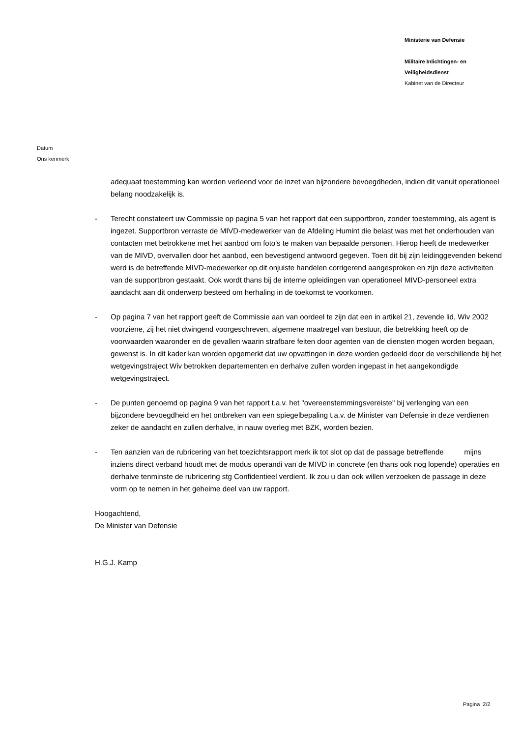Ministerie van Defensie
Militaire Inlichtingen- en
Veiligheidsdienst
Kabinet van de Directeur
Datum
Ons kenmerk
adequaat toestemming kan worden verleend voor de inzet van bijzondere bevoegdheden, indien dit vanuit operationeel belang noodzakelijk is.
- Terecht constateert uw Commissie op pagina 5 van het rapport dat een supportbron, zonder toestemming, als agent is ingezet. Supportbron verraste de MIVD-medewerker van de Afdeling Humint die belast was met het onderhouden van contacten met betrokkene met het aanbod om foto's te maken van bepaalde personen. Hierop heeft de medewerker van de MIVD, overvallen door het aanbod, een bevestigend antwoord gegeven. Toen dit bij zijn leidinggevenden bekend werd is de betreffende MIVD-medewerker op dit onjuiste handelen corrigerend aangesproken en zijn deze activiteiten van de supportbron gestaakt. Ook wordt thans bij de interne opleidingen van operationeel MIVD-personeel extra aandacht aan dit onderwerp besteed om herhaling in de toekomst te voorkomen.
- Op pagina 7 van het rapport geeft de Commissie aan van oordeel te zijn dat een in artikel 21, zevende lid, Wiv 2002 voorziene, zij het niet dwingend voorgeschreven, algemene maatregel van bestuur, die betrekking heeft op de voorwaarden waaronder en de gevallen waarin strafbare feiten door agenten van de diensten mogen worden begaan, gewenst is. In dit kader kan worden opgemerkt dat uw opvattingen in deze worden gedeeld door de verschillende bij het wetgevingstraject Wiv betrokken departementen en derhalve zullen worden ingepast in het aangekondigde wetgevingstraject.
- De punten genoemd op pagina 9 van het rapport t.a.v. het "overeenstemmingsvereiste" bij verlenging van een bijzondere bevoegdheid en het ontbreken van een spiegelbepaling t.a.v. de Minister van Defensie in deze verdienen zeker de aandacht en zullen derhalve, in nauw overleg met BZK, worden bezien.
- Ten aanzien van de rubricering van het toezichtsrapport merk ik tot slot op dat de passage betreffende mijns inziens direct verband houdt met de modus operandi van de MIVD in concrete (en thans ook nog lopende) operaties en derhalve tenminste de rubricering stg Confidentieel verdient. Ik zou u dan ook willen verzoeken de passage in deze vorm op te nemen in het geheime deel van uw rapport.
Hoogachtend,
De Minister van Defensie
H.G.J. Kamp
Pagina 2/2